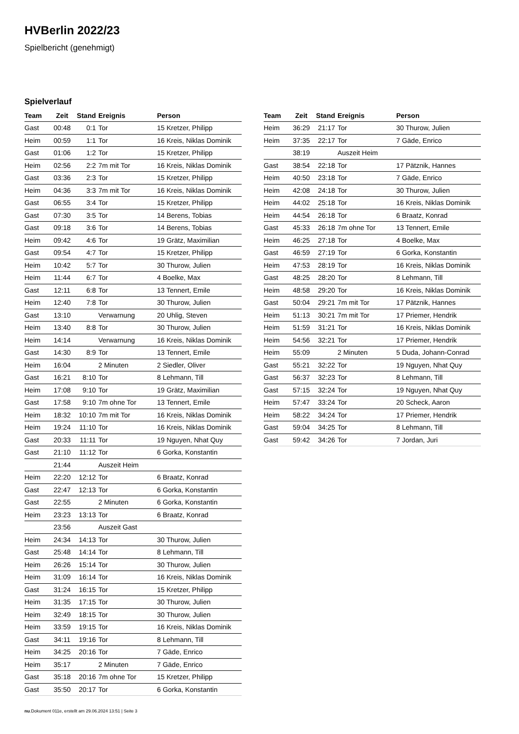HVBerlin 2022/23
Spielbericht (genehmigt)
Spielverlauf
| Team | Zeit | Stand | Ereignis | Person |
| --- | --- | --- | --- | --- |
| Gast | 00:48 | 0:1 | Tor | 15 Kretzer, Philipp |
| Heim | 00:59 | 1:1 | Tor | 16 Kreis, Niklas Dominik |
| Gast | 01:06 | 1:2 | Tor | 15 Kretzer, Philipp |
| Heim | 02:56 | 2:2 | 7m mit Tor | 16 Kreis, Niklas Dominik |
| Gast | 03:36 | 2:3 | Tor | 15 Kretzer, Philipp |
| Heim | 04:36 | 3:3 | 7m mit Tor | 16 Kreis, Niklas Dominik |
| Gast | 06:55 | 3:4 | Tor | 15 Kretzer, Philipp |
| Gast | 07:30 | 3:5 | Tor | 14 Berens, Tobias |
| Gast | 09:18 | 3:6 | Tor | 14 Berens, Tobias |
| Heim | 09:42 | 4:6 | Tor | 19 Grätz, Maximilian |
| Gast | 09:54 | 4:7 | Tor | 15 Kretzer, Philipp |
| Heim | 10:42 | 5:7 | Tor | 30 Thurow, Julien |
| Heim | 11:44 | 6:7 | Tor | 4 Boelke, Max |
| Gast | 12:11 | 6:8 | Tor | 13 Tennert, Emile |
| Heim | 12:40 | 7:8 | Tor | 30 Thurow, Julien |
| Gast | 13:10 | | Verwarnung | 20 Uhlig, Steven |
| Heim | 13:40 | 8:8 | Tor | 30 Thurow, Julien |
| Heim | 14:14 | | Verwarnung | 16 Kreis, Niklas Dominik |
| Gast | 14:30 | 8:9 | Tor | 13 Tennert, Emile |
| Heim | 16:04 | | 2 Minuten | 2 Siedler, Oliver |
| Gast | 16:21 | 8:10 | Tor | 8 Lehmann, Till |
| Heim | 17:08 | 9:10 | Tor | 19 Grätz, Maximilian |
| Gast | 17:58 | 9:10 | 7m ohne Tor | 13 Tennert, Emile |
| Heim | 18:32 | 10:10 | 7m mit Tor | 16 Kreis, Niklas Dominik |
| Heim | 19:24 | 11:10 | Tor | 16 Kreis, Niklas Dominik |
| Gast | 20:33 | 11:11 | Tor | 19 Nguyen, Nhat Quy |
| Gast | 21:10 | 11:12 | Tor | 6 Gorka, Konstantin |
| | 21:44 | | Auszeit Heim | |
| Heim | 22:20 | 12:12 | Tor | 6 Braatz, Konrad |
| Gast | 22:47 | 12:13 | Tor | 6 Gorka, Konstantin |
| Gast | 22:55 | | 2 Minuten | 6 Gorka, Konstantin |
| Heim | 23:23 | 13:13 | Tor | 6 Braatz, Konrad |
| | 23:56 | | Auszeit Gast | |
| Heim | 24:34 | 14:13 | Tor | 30 Thurow, Julien |
| Gast | 25:48 | 14:14 | Tor | 8 Lehmann, Till |
| Heim | 26:26 | 15:14 | Tor | 30 Thurow, Julien |
| Heim | 31:09 | 16:14 | Tor | 16 Kreis, Niklas Dominik |
| Gast | 31:24 | 16:15 | Tor | 15 Kretzer, Philipp |
| Heim | 31:35 | 17:15 | Tor | 30 Thurow, Julien |
| Heim | 32:49 | 18:15 | Tor | 30 Thurow, Julien |
| Heim | 33:59 | 19:15 | Tor | 16 Kreis, Niklas Dominik |
| Gast | 34:11 | 19:16 | Tor | 8 Lehmann, Till |
| Heim | 34:25 | 20:16 | Tor | 7 Gäde, Enrico |
| Heim | 35:17 | | 2 Minuten | 7 Gäde, Enrico |
| Gast | 35:18 | 20:16 | 7m ohne Tor | 15 Kretzer, Philipp |
| Gast | 35:50 | 20:17 | Tor | 6 Gorka, Konstantin |
| Team | Zeit | Stand | Ereignis | Person |
| --- | --- | --- | --- | --- |
| Heim | 36:29 | 21:17 | Tor | 30 Thurow, Julien |
| Heim | 37:35 | 22:17 | Tor | 7 Gäde, Enrico |
| | 38:19 | | Auszeit Heim | |
| Gast | 38:54 | 22:18 | Tor | 17 Pätznik, Hannes |
| Heim | 40:50 | 23:18 | Tor | 7 Gäde, Enrico |
| Heim | 42:08 | 24:18 | Tor | 30 Thurow, Julien |
| Heim | 44:02 | 25:18 | Tor | 16 Kreis, Niklas Dominik |
| Heim | 44:54 | 26:18 | Tor | 6 Braatz, Konrad |
| Gast | 45:33 | 26:18 | 7m ohne Tor | 13 Tennert, Emile |
| Heim | 46:25 | 27:18 | Tor | 4 Boelke, Max |
| Gast | 46:59 | 27:19 | Tor | 6 Gorka, Konstantin |
| Heim | 47:53 | 28:19 | Tor | 16 Kreis, Niklas Dominik |
| Gast | 48:25 | 28:20 | Tor | 8 Lehmann, Till |
| Heim | 48:58 | 29:20 | Tor | 16 Kreis, Niklas Dominik |
| Gast | 50:04 | 29:21 | 7m mit Tor | 17 Pätznik, Hannes |
| Heim | 51:13 | 30:21 | 7m mit Tor | 17 Priemer, Hendrik |
| Heim | 51:59 | 31:21 | Tor | 16 Kreis, Niklas Dominik |
| Heim | 54:56 | 32:21 | Tor | 17 Priemer, Hendrik |
| Heim | 55:09 | | 2 Minuten | 5 Duda, Johann-Conrad |
| Gast | 55:21 | 32:22 | Tor | 19 Nguyen, Nhat Quy |
| Gast | 56:37 | 32:23 | Tor | 8 Lehmann, Till |
| Gast | 57:15 | 32:24 | Tor | 19 Nguyen, Nhat Quy |
| Heim | 57:47 | 33:24 | Tor | 20 Scheck, Aaron |
| Heim | 58:22 | 34:24 | Tor | 17 Priemer, Hendrik |
| Gast | 59:04 | 34:25 | Tor | 8 Lehmann, Till |
| Gast | 59:42 | 34:26 | Tor | 7 Jordan, Juri |
nu.Dokument 011e, erstellt am 29.06.2024 13:51 | Seite 3